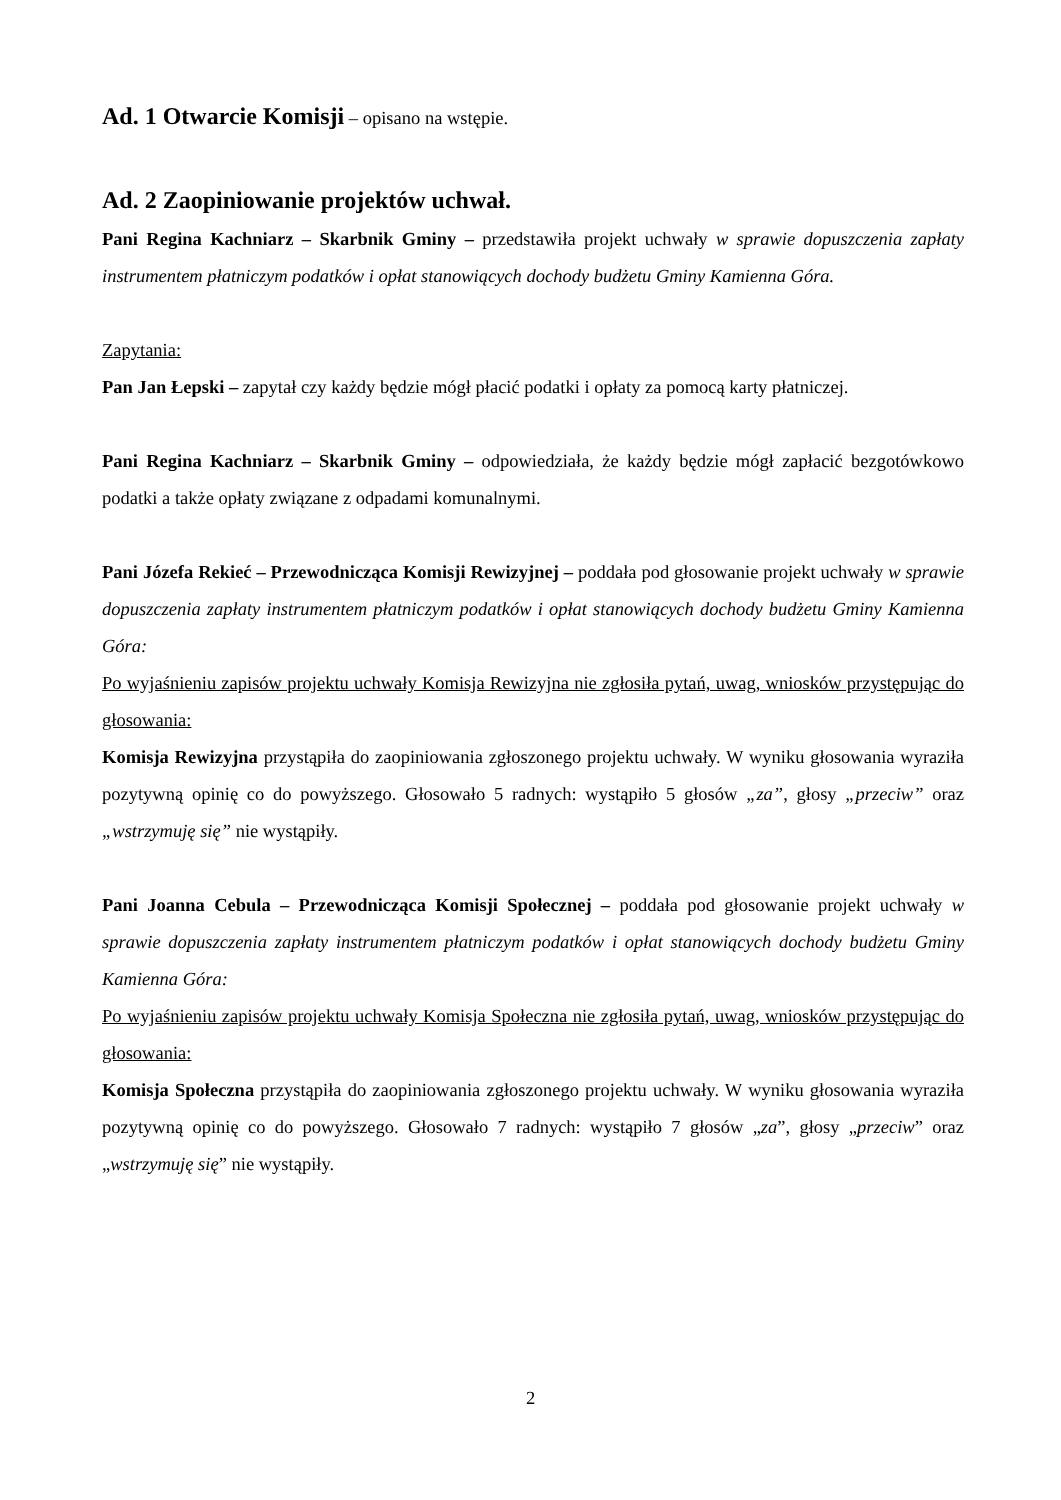Ad. 1 Otwarcie Komisji – opisano na wstępie.
Ad. 2 Zaopiniowanie projektów uchwał.
Pani Regina Kachniarz – Skarbnik Gminy – przedstawiła projekt uchwały w sprawie dopuszczenia zapłaty instrumentem płatniczym podatków i opłat stanowiących dochody budżetu Gminy Kamienna Góra.
Zapytania:
Pan Jan Łepski – zapytał czy każdy będzie mógł płacić podatki i opłaty za pomocą karty płatniczej.
Pani Regina Kachniarz – Skarbnik Gminy – odpowiedziała, że każdy będzie mógł zapłacić bezgotówkowo podatki a także opłaty związane z odpadami komunalnymi.
Pani Józefa Rekieć – Przewodnicząca Komisji Rewizyjnej – poddała pod głosowanie projekt uchwały w sprawie dopuszczenia zapłaty instrumentem płatniczym podatków i opłat stanowiących dochody budżetu Gminy Kamienna Góra:
Po wyjaśnieniu zapisów projektu uchwały Komisja Rewizyjna nie zgłosiła pytań, uwag, wniosków przystępując do głosowania:
Komisja Rewizyjna przystąpiła do zaopiniowania zgłoszonego projektu uchwały. W wyniku głosowania wyraziła pozytywną opinię co do powyższego. Głosowało 5 radnych: wystąpiło 5 głosów „za”, głosy „przeciw” oraz „wstrzymuję się” nie wystąpiły.
Pani Joanna Cebula – Przewodnicząca Komisji Społecznej – poddała pod głosowanie projekt uchwały w sprawie dopuszczenia zapłaty instrumentem płatniczym podatków i opłat stanowiących dochody budżetu Gminy Kamienna Góra:
Po wyjaśnieniu zapisów projektu uchwały Komisja Społeczna nie zgłosiła pytań, uwag, wniosków przystępując do głosowania:
Komisja Społeczna przystąpiła do zaopiniowania zgłoszonego projektu uchwały. W wyniku głosowania wyraziła pozytywną opinię co do powyższego. Głosowało 7 radnych: wystąpiło 7 głosów „za”, głosy „przeciw” oraz „wstrzymuję się” nie wystąpiły.
2